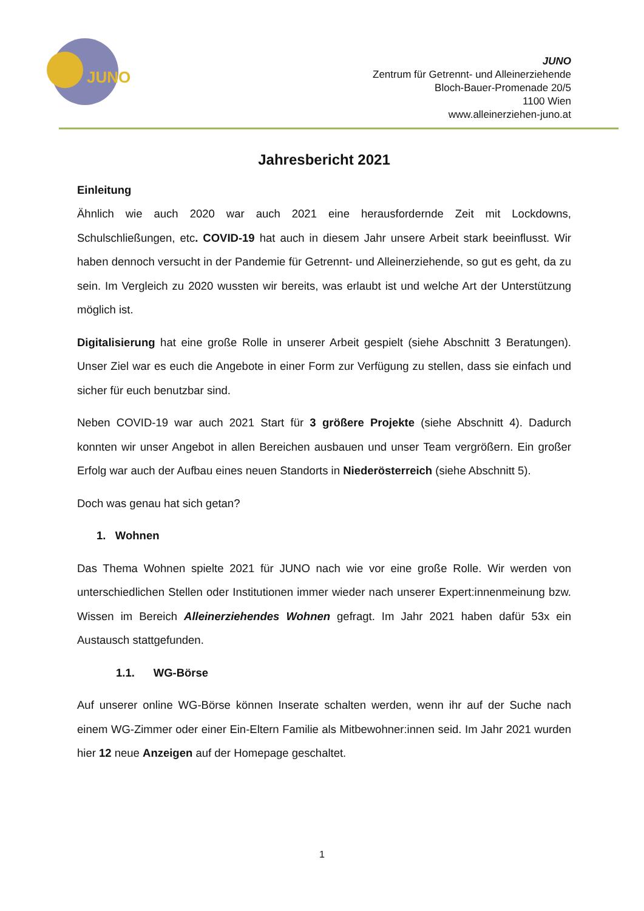JUNO
JUNO
Zentrum für Getrennt- und Alleinerziehende
Bloch-Bauer-Promenade 20/5
1100 Wien
www.alleinerziehen-juno.at
Jahresbericht 2021
Einleitung
Ähnlich wie auch 2020 war auch 2021 eine herausfordernde Zeit mit Lockdowns, Schulschließungen, etc. COVID-19 hat auch in diesem Jahr unsere Arbeit stark beeinflusst. Wir haben dennoch versucht in der Pandemie für Getrennt- und Alleinerziehende, so gut es geht, da zu sein. Im Vergleich zu 2020 wussten wir bereits, was erlaubt ist und welche Art der Unterstützung möglich ist.
Digitalisierung hat eine große Rolle in unserer Arbeit gespielt (siehe Abschnitt 3 Beratungen). Unser Ziel war es euch die Angebote in einer Form zur Verfügung zu stellen, dass sie einfach und sicher für euch benutzbar sind.
Neben COVID-19 war auch 2021 Start für 3 größere Projekte (siehe Abschnitt 4). Dadurch konnten wir unser Angebot in allen Bereichen ausbauen und unser Team vergrößern. Ein großer Erfolg war auch der Aufbau eines neuen Standorts in Niederösterreich (siehe Abschnitt 5).
Doch was genau hat sich getan?
1. Wohnen
Das Thema Wohnen spielte 2021 für JUNO nach wie vor eine große Rolle. Wir werden von unterschiedlichen Stellen oder Institutionen immer wieder nach unserer Expert:innenmeinung bzw. Wissen im Bereich Alleinerziehendes Wohnen gefragt. Im Jahr 2021 haben dafür 53x ein Austausch stattgefunden.
1.1. WG-Börse
Auf unserer online WG-Börse können Inserate schalten werden, wenn ihr auf der Suche nach einem WG-Zimmer oder einer Ein-Eltern Familie als Mitbewohner:innen seid. Im Jahr 2021 wurden hier 12 neue Anzeigen auf der Homepage geschaltet.
1